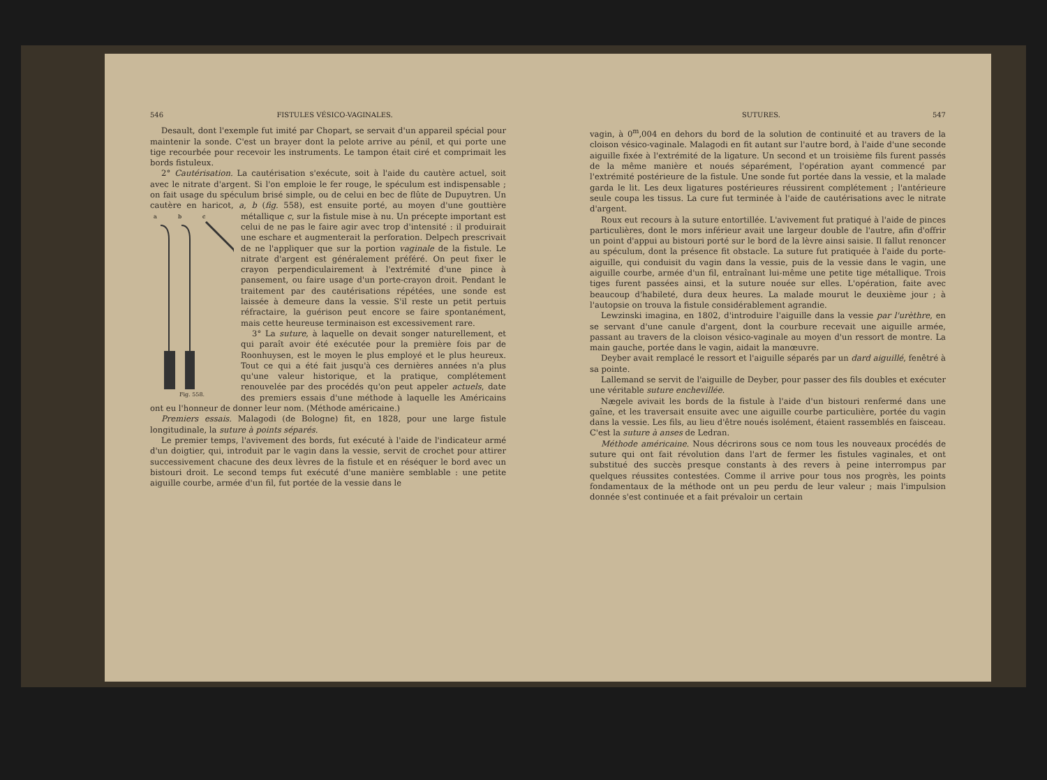546 FISTULES VÉSICO-VAGINALES.
Desault, dont l'exemple fut imité par Chopart, se servait d'un appareil spécial pour maintenir la sonde. C'est un brayer dont la pelote arrive au pénil, et qui porte une tige recourbée pour recevoir les instruments. Le tampon était ciré et comprimait les bords fistuleux.
2° Cautérisation. La cautérisation s'exécute, soit à l'aide du cautère actuel, soit avec le nitrate d'argent. Si l'on emploie le fer rouge, le spéculum est indispensable ; on fait usage du spéculum brisé simple, ou de celui en bec de flûte de Dupuytren. Un cautère en haricot, a, b (fig. 558), est ensuite porté, au moyen d'une
a
b
c
Fig. 558. gouttière métallique c, sur la fistule mise à nu. Un précepte important est celui de ne pas le faire agir avec trop d'intensité : il produirait une eschare et augmenterait la perforation. Delpech prescrivait de ne l'appliquer que sur la portion vaginale de la fistule. Le nitrate d'argent est généralement préféré. On peut fixer le crayon perpendiculairement à l'extrémité d'une pince à pansement, ou faire usage d'un porte-crayon droit. Pendant le traitement par des cautérisations répétées, une sonde est laissée à demeure dans la vessie. S'il reste un petit pertuis réfractaire, la guérison peut encore se faire spontanément, mais cette heureuse terminaison est excessivement rare.
3° La suture, à laquelle on devait songer naturellement, et qui paraît avoir été exécutée pour la première fois par de Roonhuysen, est le moyen le plus employé et le plus heureux. Tout ce qui a été fait jusqu'à ces dernières années n'a plus qu'une valeur historique, et la pratique, complétement renouvelée par des procédés qu'on peut appeler actuels, date des premiers essais d'une méthode à laquelle les Américains ont eu l'honneur de donner leur nom. (Méthode américaine.)
Premiers essais. Malagodi (de Bologne) fit, en 1828, pour une large fistule longitudinale, la suture à points séparés.
Le premier temps, l'avivement des bords, fut exécuté à l'aide de l'indicateur armé d'un doigtier, qui, introduit par le vagin dans la vessie, servit de crochet pour attirer successivement chacune des deux lèvres de la fistule et en réséquer le bord avec un bistouri droit. Le second temps fut exécuté d'une manière semblable : une petite aiguille courbe, armée d'un fil, fut portée de la vessie dans le
SUTURES. 547
vagin, à 0<sup>m</sup>,004 en dehors du bord de la solution de continuité et au travers de la cloison vésico-vaginale. Malagodi en fit autant sur l'autre bord, à l'aide d'une seconde aiguille fixée à l'extrémité de la ligature. Un second et un troisième fils furent passés de la même manière et noués séparément, l'opération ayant commencé par l'extrémité postérieure de la fistule. Une sonde fut portée dans la vessie, et la malade garda le lit. Les deux ligatures postérieures réussirent complétement ; l'antérieure seule coupa les tissus. La cure fut terminée à l'aide de cautérisations avec le nitrate d'argent.
Roux eut recours à la suture entortillée. L'avivement fut pratiqué à l'aide de pinces particulières, dont le mors inférieur avait une largeur double de l'autre, afin d'offrir un point d'appui au bistouri porté sur le bord de la lèvre ainsi saisie. Il fallut renoncer au spéculum, dont la présence fit obstacle. La suture fut pratiquée à l'aide du porte-aiguille, qui conduisit du vagin dans la vessie, puis de la vessie dans le vagin, une aiguille courbe, armée d'un fil, entraînant lui-même une petite tige métallique. Trois tiges furent passées ainsi, et la suture nouée sur elles. L'opération, faite avec beaucoup d'habileté, dura deux heures. La malade mourut le deuxième jour ; à l'autopsie on trouva la fistule considérablement agrandie.
Lewzinski imagina, en 1802, d'introduire l'aiguille dans la vessie par l'urèthre, en se servant d'une canule d'argent, dont la courbure recevait une aiguille armée, passant au travers de la cloison vésico-vaginale au moyen d'un ressort de montre. La main gauche, portée dans le vagin, aidait la manœuvre.
Deyber avait remplacé le ressort et l'aiguille séparés par un dard aiguillé, fenêtré à sa pointe.
Lallemand se servit de l'aiguille de Deyber, pour passer des fils doubles et exécuter une véritable suture enchevillée.
Nægele avivait les bords de la fistule à l'aide d'un bistouri renfermé dans une gaîne, et les traversait ensuite avec une aiguille courbe particulière, portée du vagin dans la vessie. Les fils, au lieu d'être noués isolément, étaient rassemblés en faisceau. C'est la suture à anses de Ledran.
Méthode américaine. Nous décrirons sous ce nom tous les nouveaux procédés de suture qui ont fait révolution dans l'art de fermer les fistules vaginales, et ont substitué des succès presque constants à des revers à peine interrompus par quelques réussites contestées. Comme il arrive pour tous nos progrès, les points fondamentaux de la méthode ont un peu perdu de leur valeur ; mais l'impulsion donnée s'est continuée et a fait prévaloir un certain